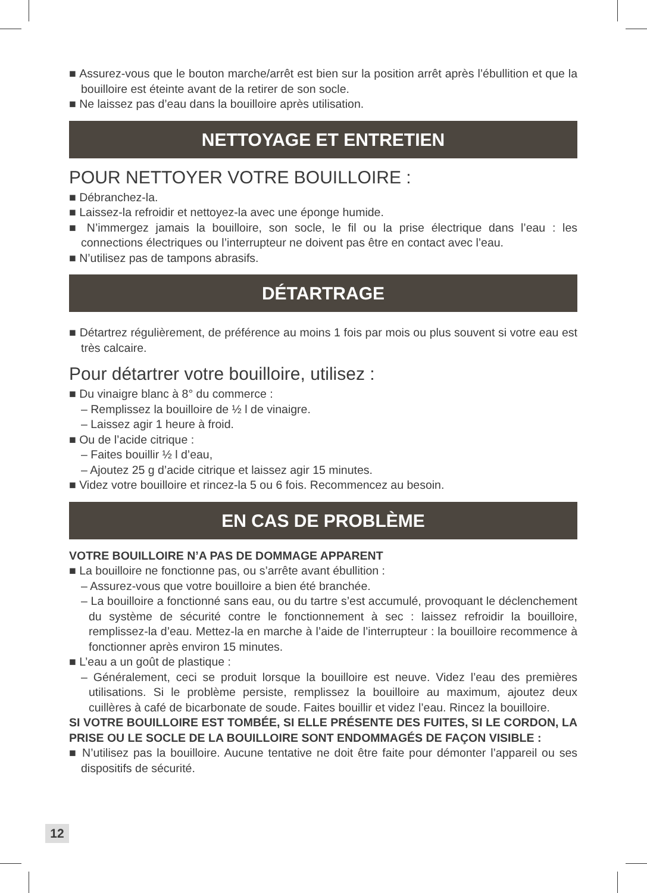■ Assurez-vous que le bouton marche/arrêt est bien sur la position arrêt après l’ébullition et que la bouilloire est éteinte avant de la retirer de son socle.
■ Ne laissez pas d’eau dans la bouilloire après utilisation.
NETTOYAGE ET ENTRETIEN
POUR NETTOYER VOTRE BOUILLOIRE :
■ Débranchez-la.
■ Laissez-la refroidir et nettoyez-la avec une éponge humide.
■ N’immergez jamais la bouilloire, son socle, le fil ou la prise électrique dans l’eau : les connections électriques ou l’interrupteur ne doivent pas être en contact avec l’eau.
■ N’utilisez pas de tampons abrasifs.
DÉTARTRAGE
■ Détartrez régulièrement, de préférence au moins 1 fois par mois ou plus souvent si votre eau est très calcaire.
Pour détartrer votre bouilloire, utilisez :
■ Du vinaigre blanc à 8° du commerce :
– Remplissez la bouilloire de ½ l de vinaigre.
– Laissez agir 1 heure à froid.
■ Ou de l’acide citrique :
– Faites bouillir ½ l d’eau,
– Ajoutez 25 g d’acide citrique et laissez agir 15 minutes.
■ Videz votre bouilloire et rincez-la 5 ou 6 fois. Recommencez au besoin.
EN CAS DE PROBLÈME
VOTRE BOUILLOIRE N’A PAS DE DOMMAGE APPARENT
■ La bouilloire ne fonctionne pas, ou s’arrête avant ébullition :
– Assurez-vous que votre bouilloire a bien été branchée.
– La bouilloire a fonctionné sans eau, ou du tartre s’est accumulé, provoquant le déclenchement du système de sécurité contre le fonctionnement à sec : laissez refroidir la bouilloire, remplissez-la d’eau. Mettez-la en marche à l’aide de l’interrupteur : la bouilloire recommence à fonctionner après environ 15 minutes.
■ L’eau a un goût de plastique :
– Généralement, ceci se produit lorsque la bouilloire est neuve. Videz l’eau des premières utilisations. Si le problème persiste, remplissez la bouilloire au maximum, ajoutez deux cuillères à café de bicarbonate de soude. Faites bouillir et videz l’eau. Rincez la bouilloire.
SI VOTRE BOUILLOIRE EST TOMBÉE, SI ELLE PRÉSENTE DES FUITES, SI LE CORDON, LA PRISE OU LE SOCLE DE LA BOUILLOIRE SONT ENDOMMAGÉS DE FAÇON VISIBLE :
■ N’utilisez pas la bouilloire. Aucune tentative ne doit être faite pour démonter l’appareil ou ses dispositifs de sécurité.
12